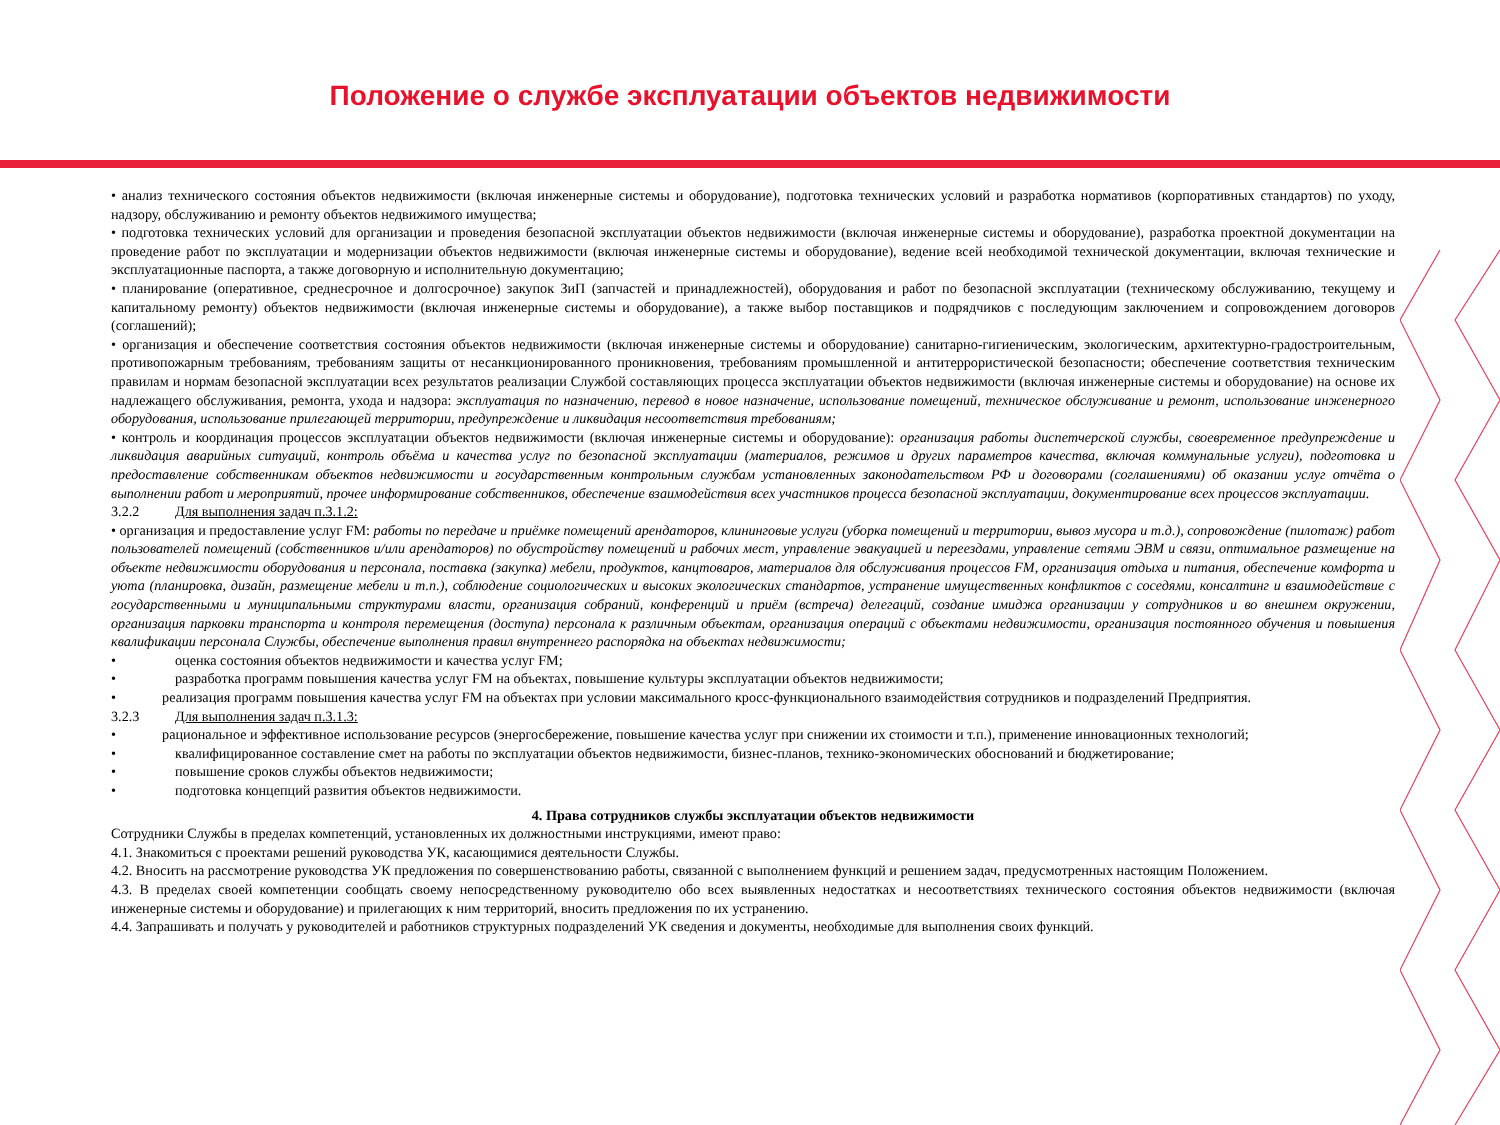Положение о службе эксплуатации объектов недвижимости
• анализ технического состояния объектов недвижимости (включая инженерные системы и оборудование), подготовка технических условий и разработка нормативов (корпоративных стандартов) по уходу, надзору, обслуживанию и ремонту объектов недвижимого имущества;
• подготовка технических условий для организации и проведения безопасной эксплуатации объектов недвижимости (включая инженерные системы и оборудование), разработка проектной документации на проведение работ по эксплуатации и модернизации объектов недвижимости (включая инженерные системы и оборудование), ведение всей необходимой технической документации, включая технические и эксплуатационные паспорта, а также договорную и исполнительную документацию;
• планирование (оперативное, среднесрочное и долгосрочное) закупок ЗиП (запчастей и принадлежностей), оборудования и работ по безопасной эксплуатации (техническому обслуживанию, текущему и капитальному ремонту) объектов недвижимости (включая инженерные системы и оборудование), а также выбор поставщиков и подрядчиков с последующим заключением и сопровождением договоров (соглашений);
• организация и обеспечение соответствия состояния объектов недвижимости (включая инженерные системы и оборудование) санитарно-гигиеническим, экологическим, архитектурно-градостроительным, противопожарным требованиям, требованиям защиты от несанкционированного проникновения, требованиям промышленной и антитеррористической безопасности; обеспечение соответствия техническим правилам и нормам безопасной эксплуатации всех результатов реализации Службой составляющих процесса эксплуатации объектов недвижимости (включая инженерные системы и оборудование) на основе их надлежащего обслуживания, ремонта, ухода и надзора: эксплуатация по назначению, перевод в новое назначение, использование помещений, техническое обслуживание и ремонт, использование инженерного оборудования, использование прилегающей территории, предупреждение и ликвидация несоответствия требованиям;
• контроль и координация процессов эксплуатации объектов недвижимости (включая инженерные системы и оборудование): организация работы диспетчерской службы, своевременное предупреждение и ликвидация аварийных ситуаций, контроль объёма и качества услуг по безопасной эксплуатации (материалов, режимов и других параметров качества, включая коммунальные услуги), подготовка и предоставление собственникам объектов недвижимости и государственным контрольным службам установленных законодательством РФ и договорами (соглашениями) об оказании услуг отчёта о выполнении работ и мероприятий, прочее информирование собственников, обеспечение взаимодействия всех участников процесса безопасной эксплуатации, документирование всех процессов эксплуатации.
3.2.2 Для выполнения задач п.3.1.2:
• организация и предоставление услуг FM: работы по передаче и приёмке помещений арендаторов, клининговые услуги (уборка помещений и территории, вывоз мусора и т.д.), сопровождение (пилотаж) работ пользователей помещений (собственников и/или арендаторов) по обустройству помещений и рабочих мест, управление эвакуацией и переездами, управление сетями ЭВМ и связи, оптимальное размещение на объекте недвижимости оборудования и персонала, поставка (закупка) мебели, продуктов, канцтоваров, материалов для обслуживания процессов FM, организация отдыха и питания, обеспечение комфорта и уюта (планировка, дизайн, размещение мебели и т.п.), соблюдение социологических и высоких экологических стандартов, устранение имущественных конфликтов с соседями, консалтинг и взаимодействие с государственными и муниципальными структурами власти, организация собраний, конференций и приём (встреча) делегаций, создание имиджа организации у сотрудников и во внешнем окружении, организация парковки транспорта и контроля перемещения (доступа) персонала к различным объектам, организация операций с объектами недвижимости, организация постоянного обучения и повышения квалификации персонала Службы, обеспечение выполнения правил внутреннего распорядка на объектах недвижимости;
• оценка состояния объектов недвижимости и качества услуг FM;
• разработка программ повышения качества услуг FM на объектах, повышение культуры эксплуатации объектов недвижимости;
• реализация программ повышения качества услуг FM на объектах при условии максимального кросс-функционального взаимодействия сотрудников и подразделений Предприятия.
3.2.3 Для выполнения задач п.3.1.3:
• рациональное и эффективное использование ресурсов (энергосбережение, повышение качества услуг при снижении их стоимости и т.п.), применение инновационных технологий;
• квалифицированное составление смет на работы по эксплуатации объектов недвижимости, бизнес-планов, технико-экономических обоснований и бюджетирование;
• повышение сроков службы объектов недвижимости;
• подготовка концепций развития объектов недвижимости.
4. Права сотрудников службы эксплуатации объектов недвижимости
Сотрудники Службы в пределах компетенций, установленных их должностными инструкциями, имеют право:
4.1. Знакомиться с проектами решений руководства УК, касающимися деятельности Службы.
4.2. Вносить на рассмотрение руководства УК предложения по совершенствованию работы, связанной с выполнением функций и решением задач, предусмотренных настоящим Положением.
4.3. В пределах своей компетенции сообщать своему непосредственному руководителю обо всех выявленных недостатках и несоответствиях технического состояния объектов недвижимости (включая инженерные системы и оборудование) и прилегающих к ним территорий, вносить предложения по их устранению.
4.4. Запрашивать и получать у руководителей и работников структурных подразделений УК сведения и документы, необходимые для выполнения своих функций.